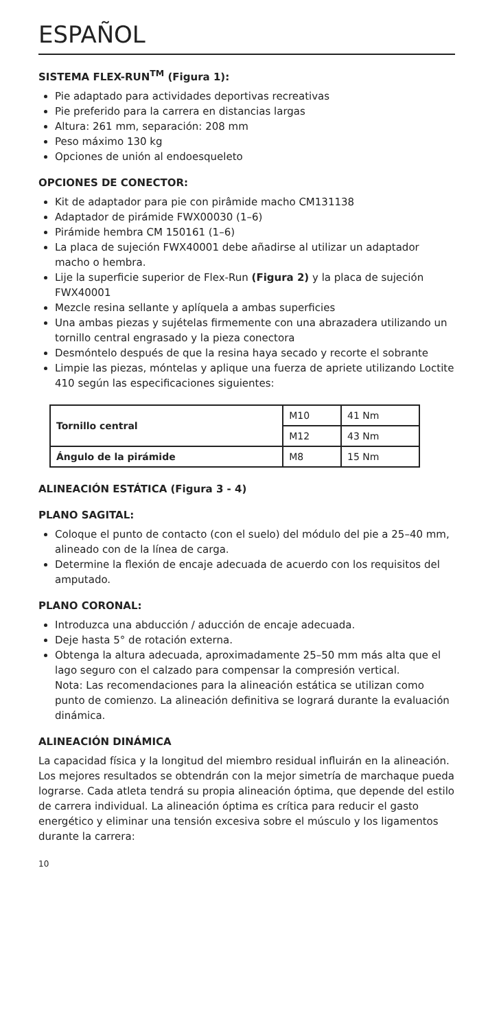ESPAÑOL
SISTEMA FLEX-RUN<sup>TM</sup> (Figura 1):
Pie adaptado para actividades deportivas recreativas
Pie preferido para la carrera en distancias largas
Altura: 261 mm, separación: 208 mm
Peso máximo 130 kg
Opciones de unión al endoesqueleto
OPCIONES DE CONECTOR:
Kit de adaptador para pie con pirâmide macho CM131138
Adaptador de pirámide FWX00030 (1–6)
Pirámide hembra CM 150161 (1–6)
La placa de sujeción FWX40001 debe añadirse al utilizar un adaptador macho o hembra.
Lije la superficie superior de Flex-Run (Figura 2) y la placa de sujeción FWX40001
Mezcle resina sellante y aplíquela a ambas superficies
Una ambas piezas y sujételas firmemente con una abrazadera utilizando un tornillo central engrasado y la pieza conectora
Desmóntelo después de que la resina haya secado y recorte el sobrante
Limpie las piezas, móntelas y aplique una fuerza de apriete utilizando Loctite 410 según las especificaciones siguientes:
| Tornillo central | M10 | 41 Nm |
| | M12 | 43 Nm |
| Ángulo de la pirámide | M8 | 15 Nm |
ALINEACIÓN ESTÁTICA (Figura 3 - 4)
PLANO SAGITAL:
Coloque el punto de contacto (con el suelo) del módulo del pie a 25–40 mm, alineado con de la línea de carga.
Determine la flexión de encaje adecuada de acuerdo con los requisitos del amputado.
PLANO CORONAL:
Introduzca una abducción / aducción de encaje adecuada.
Deje hasta 5° de rotación externa.
Obtenga la altura adecuada, aproximadamente 25–50 mm más alta que el lago seguro con el calzado para compensar la compresión vertical.
Nota: Las recomendaciones para la alineación estática se utilizan como punto de comienzo. La alineación definitiva se logrará durante la evaluación dinámica.
ALINEACIÓN DINÁMICA
La capacidad física y la longitud del miembro residual influirán en la alineación. Los mejores resultados se obtendrán con la mejor simetría de marchaque pueda lograrse. Cada atleta tendrá su propia alineación óptima, que depende del estilo de carrera individual. La alineación óptima es crítica para reducir el gasto energético y eliminar una tensión excesiva sobre el músculo y los ligamentos durante la carrera:
10